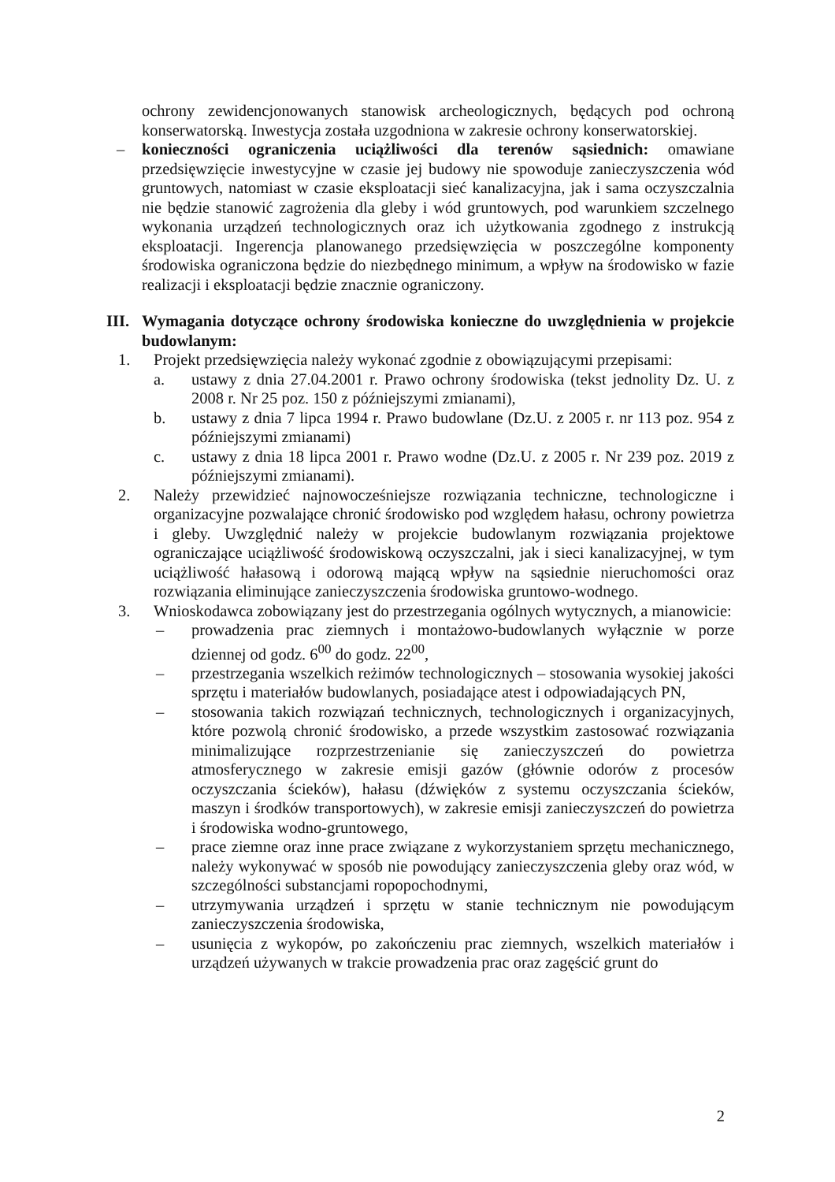ochrony zewidencjonowanych stanowisk archeologicznych, będących pod ochroną konserwatorską. Inwestycja została uzgodniona w zakresie ochrony konserwatorskiej.
– konieczności ograniczenia uciążliwości dla terenów sąsiednich: omawiane przedsięwzięcie inwestycyjne w czasie jej budowy nie spowoduje zanieczyszczenia wód gruntowych, natomiast w czasie eksploatacji sieć kanalizacyjna, jak i sama oczyszczalnia nie będzie stanowić zagrożenia dla gleby i wód gruntowych, pod warunkiem szczelnego wykonania urządzeń technologicznych oraz ich użytkowania zgodnego z instrukcją eksploatacji. Ingerencja planowanego przedsięwzięcia w poszczególne komponenty środowiska ograniczona będzie do niezbędnego minimum, a wpływ na środowisko w fazie realizacji i eksploatacji będzie znacznie ograniczony.
III. Wymagania dotyczące ochrony środowiska konieczne do uwzględnienia w projekcie budowlanym:
1. Projekt przedsięwzięcia należy wykonać zgodnie z obowiązującymi przepisami:
a. ustawy z dnia 27.04.2001 r. Prawo ochrony środowiska (tekst jednolity Dz. U. z 2008 r. Nr 25 poz. 150 z późniejszymi zmianami),
b. ustawy z dnia 7 lipca 1994 r. Prawo budowlane (Dz.U. z 2005 r. nr 113 poz. 954 z późniejszymi zmianami)
c. ustawy z dnia 18 lipca 2001 r. Prawo wodne (Dz.U. z 2005 r. Nr 239 poz. 2019 z późniejszymi zmianami).
2. Należy przewidzieć najnowocześniejsze rozwiązania techniczne, technologiczne i organizacyjne pozwalające chronić środowisko pod względem hałasu, ochrony powietrza i gleby. Uwzględnić należy w projekcie budowlanym rozwiązania projektowe ograniczające uciążliwość środowiskową oczyszczalni, jak i sieci kanalizacyjnej, w tym uciążliwość hałasową i odorową mającą wpływ na sąsiednie nieruchomości oraz rozwiązania eliminujące zanieczyszczenia środowiska gruntowo-wodnego.
3. Wnioskodawca zobowiązany jest do przestrzegania ogólnych wytycznych, a mianowicie:
– prowadzenia prac ziemnych i montażowo-budowlanych wyłącznie w porze dziennej od godz. 6<sup>00</sup> do godz. 22<sup>00</sup>,
– przestrzegania wszelkich reżimów technologicznych – stosowania wysokiej jakości sprzętu i materiałów budowlanych, posiadające atest i odpowiadających PN,
– stosowania takich rozwiązań technicznych, technologicznych i organizacyjnych, które pozwolą chronić środowisko, a przede wszystkim zastosować rozwiązania minimalizujące rozprzestrzenianie się zanieczyszczeń do powietrza atmosferycznego w zakresie emisji gazów (głównie odorów z procesów oczyszczania ścieków), hałasu (dźwięków z systemu oczyszczania ścieków, maszyn i środków transportowych), w zakresie emisji zanieczyszczeń do powietrza i środowiska wodno-gruntowego,
– prace ziemne oraz inne prace związane z wykorzystaniem sprzętu mechanicznego, należy wykonywać w sposób nie powodujący zanieczyszczenia gleby oraz wód, w szczególności substancjami ropopochodnymi,
– utrzymywania urządzeń i sprzętu w stanie technicznym nie powodującym zanieczyszczenia środowiska,
– usunięcia z wykopów, po zakończeniu prac ziemnych, wszelkich materiałów i urządzeń używanych w trakcie prowadzenia prac oraz zagęścić grunt do
2